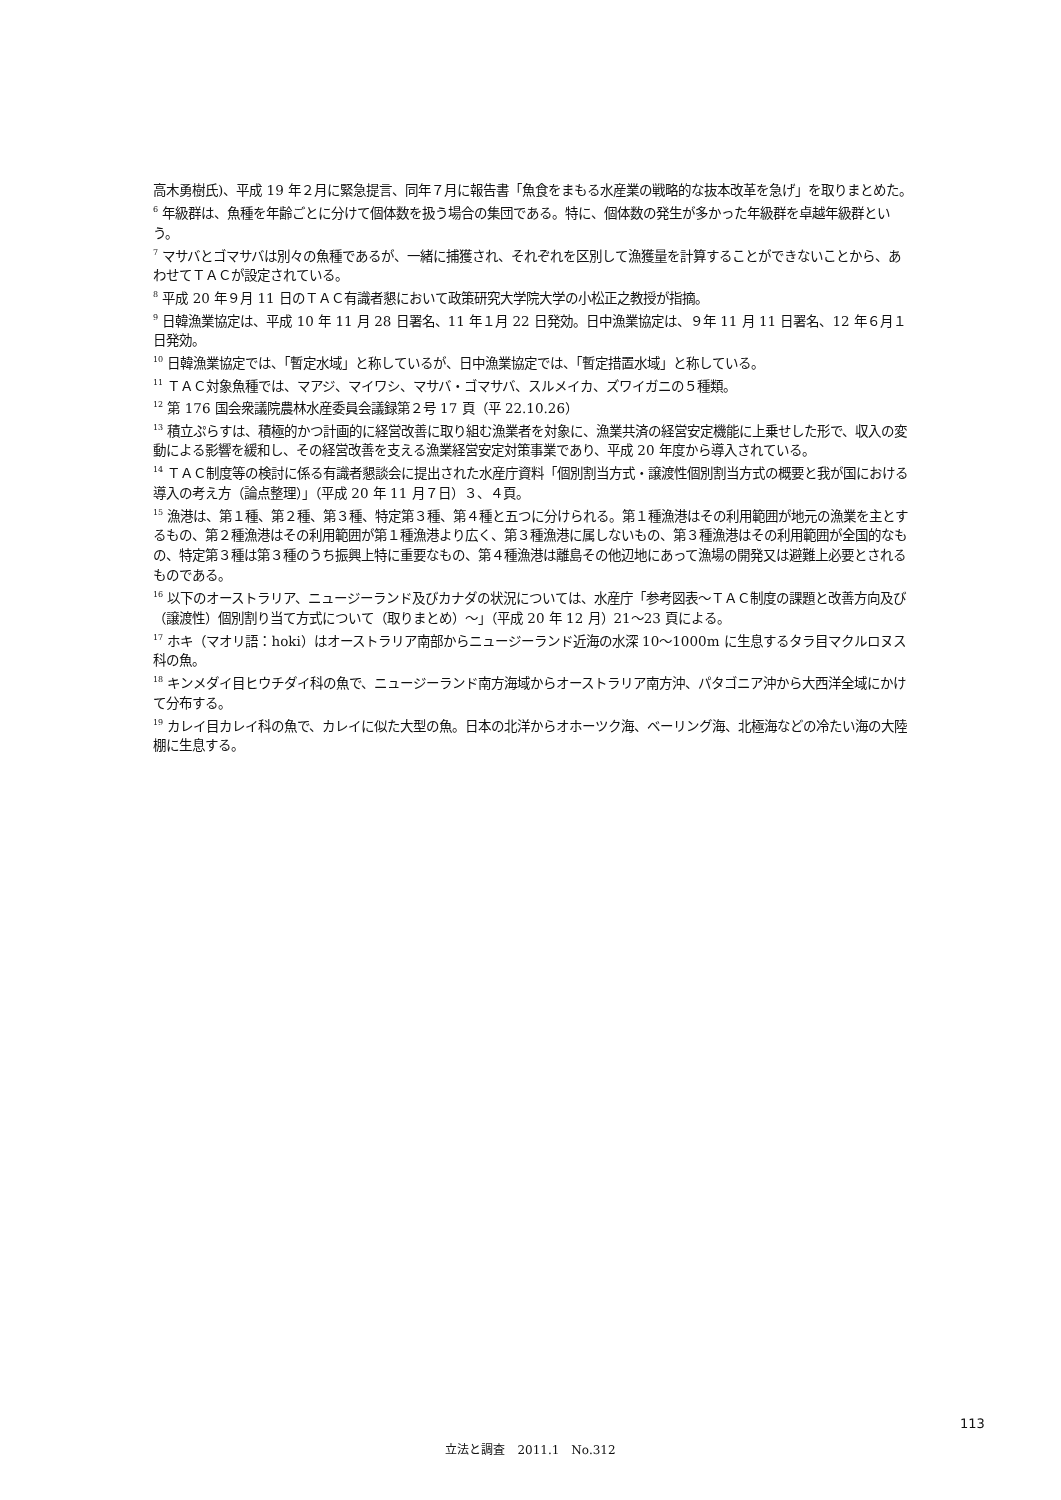高木勇樹氏)、平成 19 年２月に緊急提言、同年７月に報告書「魚食をまもる水産業の戦略的な抜本改革を急げ」を取りまとめた。
<sup>6</sup> 年級群は、魚種を年齢ごとに分けて個体数を扱う場合の集団である。特に、個体数の発生が多かった年級群を卓越年級群という。
<sup>7</sup> マサバとゴマサバは別々の魚種であるが、一緒に捕獲され、それぞれを区別して漁獲量を計算することができないことから、あわせてＴＡＣが設定されている。
<sup>8</sup> 平成 20 年９月 11 日のＴＡＣ有識者懇において政策研究大学院大学の小松正之教授が指摘。
<sup>9</sup> 日韓漁業協定は、平成 10 年 11 月 28 日署名、11 年１月 22 日発効。日中漁業協定は、９年 11 月 11 日署名、12 年６月１日発効。
<sup>10</sup> 日韓漁業協定では、「暫定水域」と称しているが、日中漁業協定では、「暫定措置水域」と称している。
<sup>11</sup> ＴＡＣ対象魚種では、マアジ、マイワシ、マサバ・ゴマサバ、スルメイカ、ズワイガニの５種類。
<sup>12</sup> 第 176 国会衆議院農林水産委員会議録第２号 17 頁（平 22.10.26）
<sup>13</sup> 積立ぷらすは、積極的かつ計画的に経営改善に取り組む漁業者を対象に、漁業共済の経営安定機能に上乗せした形で、収入の変動による影響を緩和し、その経営改善を支える漁業経営安定対策事業であり、平成 20 年度から導入されている。
<sup>14</sup> ＴＡＣ制度等の検討に係る有識者懇談会に提出された水産庁資料「個別割当方式・譲渡性個別割当方式の概要と我が国における導入の考え方（論点整理）」（平成 20 年 11 月７日）３、４頁。
<sup>15</sup> 漁港は、第１種、第２種、第３種、特定第３種、第４種と五つに分けられる。第１種漁港はその利用範囲が地元の漁業を主とするもの、第２種漁港はその利用範囲が第１種漁港より広く、第３種漁港に属しないもの、第３種漁港はその利用範囲が全国的なもの、特定第３種は第３種のうち振興上特に重要なもの、第４種漁港は離島その他辺地にあって漁場の開発又は避難上必要とされるものである。
<sup>16</sup> 以下のオーストラリア、ニュージーランド及びカナダの状況については、水産庁「参考図表～ＴＡＣ制度の課題と改善方向及び（譲渡性）個別割り当て方式について（取りまとめ）～」（平成 20 年 12 月）21～23 頁による。
<sup>17</sup> ホキ（マオリ語：hoki）はオーストラリア南部からニュージーランド近海の水深 10～1000m に生息するタラ目マクルロヌス科の魚。
<sup>18</sup> キンメダイ目ヒウチダイ科の魚で、ニュージーランド南方海域からオーストラリア南方沖、パタゴニア沖から大西洋全域にかけて分布する。
<sup>19</sup> カレイ目カレイ科の魚で、カレイに似た大型の魚。日本の北洋からオホーツク海、ベーリング海、北極海などの冷たい海の大陸棚に生息する。
113
立法と調査　2011.1　No.312